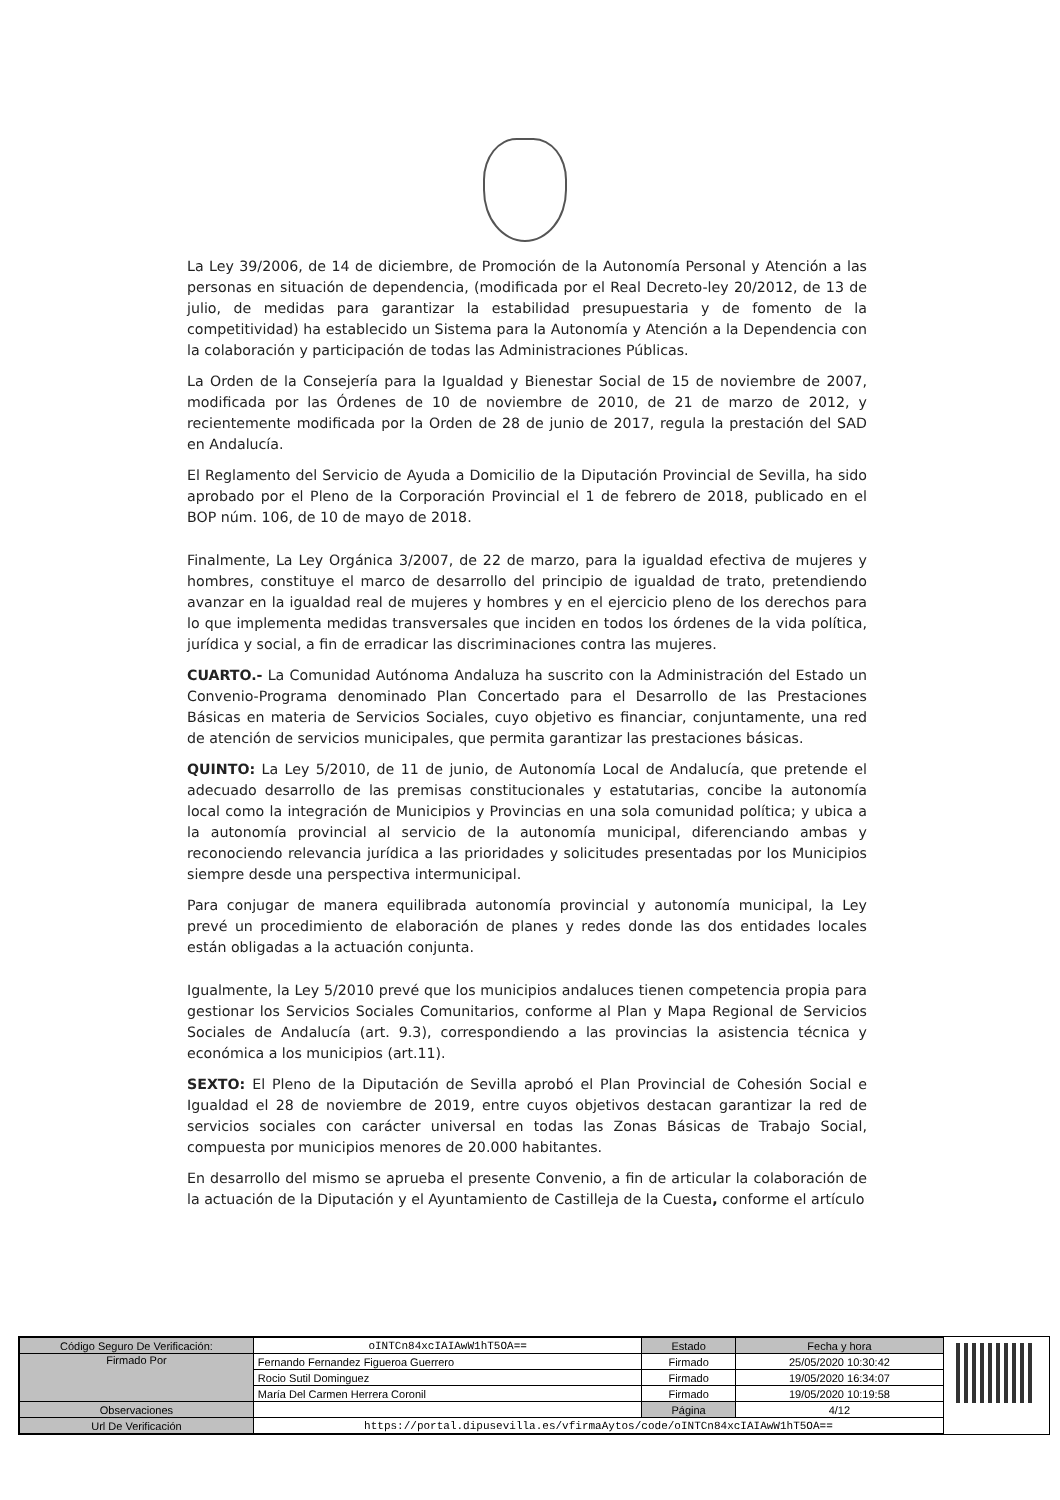La Ley 39/2006, de 14 de diciembre, de Promoción de la Autonomía Personal y Atención a las personas en situación de dependencia, (modificada por el Real Decreto-ley 20/2012, de 13 de julio, de medidas para garantizar la estabilidad presupuestaria y de fomento de la competitividad) ha establecido un Sistema para la Autonomía y Atención a la Dependencia con la colaboración y participación de todas las Administraciones Públicas.
La Orden de la Consejería para la Igualdad y Bienestar Social de 15 de noviembre de 2007, modificada por las Órdenes de 10 de noviembre de 2010, de 21 de marzo de 2012, y recientemente modificada por la Orden de 28 de junio de 2017, regula la prestación del SAD en Andalucía.
El Reglamento del Servicio de Ayuda a Domicilio de la Diputación Provincial de Sevilla, ha sido aprobado por el Pleno de la Corporación Provincial el 1 de febrero de 2018, publicado en el BOP núm. 106, de 10 de mayo de 2018.
Finalmente, La Ley Orgánica 3/2007, de 22 de marzo, para la igualdad efectiva de mujeres y hombres, constituye el marco de desarrollo del principio de igualdad de trato, pretendiendo avanzar en la igualdad real de mujeres y hombres y en el ejercicio pleno de los derechos para lo que implementa medidas transversales que inciden en todos los órdenes de la vida política, jurídica y social, a fin de erradicar las discriminaciones contra las mujeres.
CUARTO.- La Comunidad Autónoma Andaluza ha suscrito con la Administración del Estado un Convenio-Programa denominado Plan Concertado para el Desarrollo de las Prestaciones Básicas en materia de Servicios Sociales, cuyo objetivo es financiar, conjuntamente, una red de atención de servicios municipales, que permita garantizar las prestaciones básicas.
QUINTO: La Ley 5/2010, de 11 de junio, de Autonomía Local de Andalucía, que pretende el adecuado desarrollo de las premisas constitucionales y estatutarias, concibe la autonomía local como la integración de Municipios y Provincias en una sola comunidad política; y ubica a la autonomía provincial al servicio de la autonomía municipal, diferenciando ambas y reconociendo relevancia jurídica a las prioridades y solicitudes presentadas por los Municipios siempre desde una perspectiva intermunicipal.
Para conjugar de manera equilibrada autonomía provincial y autonomía municipal, la Ley prevé un procedimiento de elaboración de planes y redes donde las dos entidades locales están obligadas a la actuación conjunta.
Igualmente, la Ley 5/2010 prevé que los municipios andaluces tienen competencia propia para gestionar los Servicios Sociales Comunitarios, conforme al Plan y Mapa Regional de Servicios Sociales de Andalucía (art. 9.3), correspondiendo a las provincias la asistencia técnica y económica a los municipios (art.11).
SEXTO: El Pleno de la Diputación de Sevilla aprobó el Plan Provincial de Cohesión Social e Igualdad el 28 de noviembre de 2019, entre cuyos objetivos destacan garantizar la red de servicios sociales con carácter universal en todas las Zonas Básicas de Trabajo Social, compuesta por municipios menores de 20.000 habitantes.
En desarrollo del mismo se aprueba el presente Convenio, a fin de articular la colaboración de la actuación de la Diputación y el Ayuntamiento de Castilleja de la Cuesta, conforme el artículo
| Código Seguro De Verificación: | oINTCn84xcIAIAwW1hT5OA== | Estado | Fecha y hora |
| Firmado Por | Fernando Fernandez Figueroa Guerrero | Firmado | 25/05/2020 10:30:42 |
| | Rocio Sutil Dominguez | Firmado | 19/05/2020 16:34:07 |
| | María Del Carmen Herrera Coronil | Firmado | 19/05/2020 10:19:58 |
| Observaciones | | Página | 4/12 |
| Url De Verificación | https://portal.dipusevilla.es/vfirmaAytos/code/oINTCn84xcIAIAwW1hT5OA== | | |